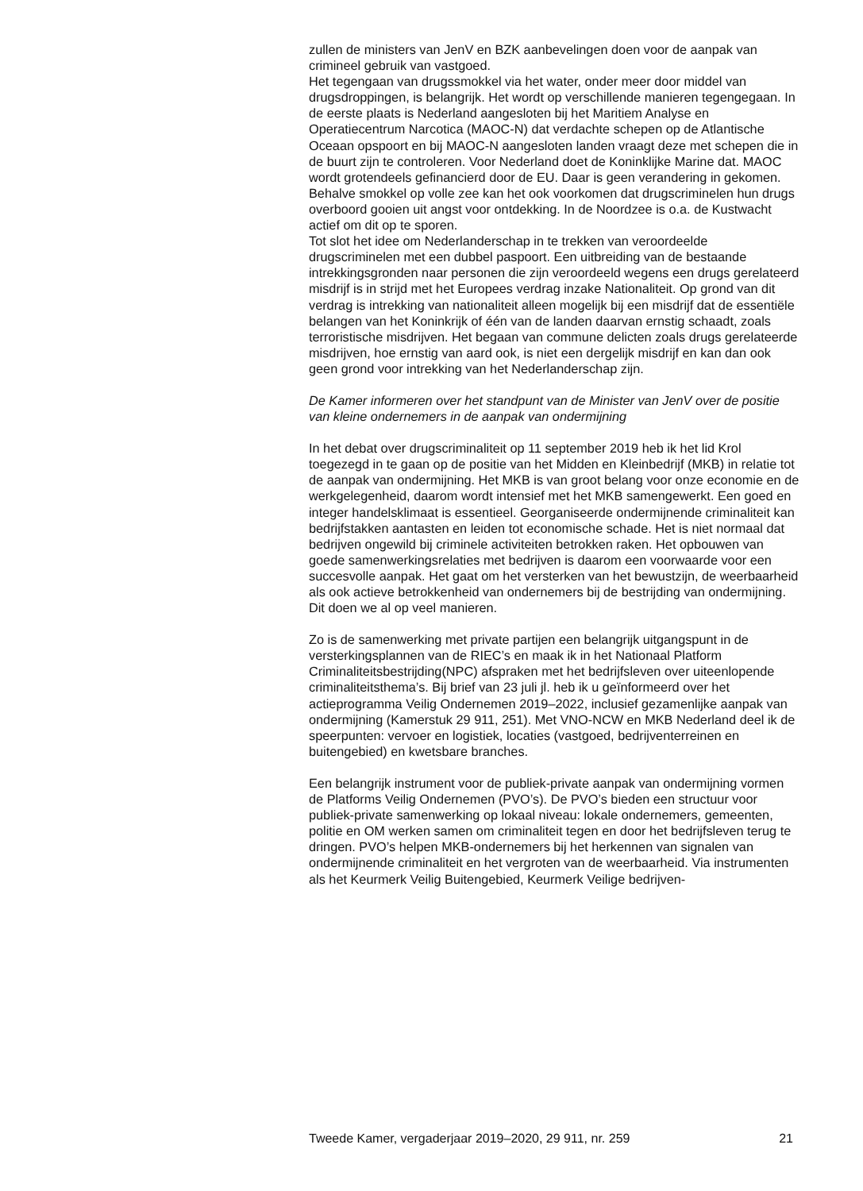zullen de ministers van JenV en BZK aanbevelingen doen voor de aanpak van crimineel gebruik van vastgoed.
Het tegengaan van drugssmokkel via het water, onder meer door middel van drugsdroppingen, is belangrijk. Het wordt op verschillende manieren tegengegaan. In de eerste plaats is Nederland aangesloten bij het Maritiem Analyse en Operatiecentrum Narcotica (MAOC-N) dat verdachte schepen op de Atlantische Oceaan opspoort en bij MAOC-N aangesloten landen vraagt deze met schepen die in de buurt zijn te controleren. Voor Nederland doet de Koninklijke Marine dat. MAOC wordt grotendeels gefinancierd door de EU. Daar is geen verandering in gekomen. Behalve smokkel op volle zee kan het ook voorkomen dat drugscriminelen hun drugs overboord gooien uit angst voor ontdekking. In de Noordzee is o.a. de Kustwacht actief om dit op te sporen.
Tot slot het idee om Nederlanderschap in te trekken van veroordeelde drugscriminelen met een dubbel paspoort. Een uitbreiding van de bestaande intrekkingsgronden naar personen die zijn veroordeeld wegens een drugs gerelateerd misdrijf is in strijd met het Europees verdrag inzake Nationaliteit. Op grond van dit verdrag is intrekking van nationaliteit alleen mogelijk bij een misdrijf dat de essentiële belangen van het Koninkrijk of één van de landen daarvan ernstig schaadt, zoals terroristische misdrijven. Het begaan van commune delicten zoals drugs gerelateerde misdrijven, hoe ernstig van aard ook, is niet een dergelijk misdrijf en kan dan ook geen grond voor intrekking van het Nederlanderschap zijn.
De Kamer informeren over het standpunt van de Minister van JenV over de positie van kleine ondernemers in de aanpak van ondermijning
In het debat over drugscriminaliteit op 11 september 2019 heb ik het lid Krol toegezegd in te gaan op de positie van het Midden en Kleinbedrijf (MKB) in relatie tot de aanpak van ondermijning. Het MKB is van groot belang voor onze economie en de werkgelegenheid, daarom wordt intensief met het MKB samengewerkt. Een goed en integer handelsklimaat is essentieel. Georganiseerde ondermijnende criminaliteit kan bedrijfstakken aantasten en leiden tot economische schade. Het is niet normaal dat bedrijven ongewild bij criminele activiteiten betrokken raken. Het opbouwen van goede samenwerkingsrelaties met bedrijven is daarom een voorwaarde voor een succesvolle aanpak. Het gaat om het versterken van het bewustzijn, de weerbaarheid als ook actieve betrokkenheid van ondernemers bij de bestrijding van ondermijning. Dit doen we al op veel manieren.
Zo is de samenwerking met private partijen een belangrijk uitgangspunt in de versterkingsplannen van de RIEC’s en maak ik in het Nationaal Platform Criminaliteitsbestrijding(NPC) afspraken met het bedrijfsleven over uiteenlopende criminaliteitsthema’s. Bij brief van 23 juli jl. heb ik u geïnformeerd over het actieprogramma Veilig Ondernemen 2019–2022, inclusief gezamenlijke aanpak van ondermijning (Kamerstuk 29 911, 251). Met VNO-NCW en MKB Nederland deel ik de speerpunten: vervoer en logistiek, locaties (vastgoed, bedrijventerreinen en buitengebied) en kwetsbare branches.
Een belangrijk instrument voor de publiek-private aanpak van ondermijning vormen de Platforms Veilig Ondernemen (PVO’s). De PVO’s bieden een structuur voor publiek-private samenwerking op lokaal niveau: lokale ondernemers, gemeenten, politie en OM werken samen om criminaliteit tegen en door het bedrijfsleven terug te dringen. PVO’s helpen MKB-ondernemers bij het herkennen van signalen van ondermijnende criminaliteit en het vergroten van de weerbaarheid. Via instrumenten als het Keurmerk Veilig Buitengebied, Keurmerk Veilige bedrijven-
Tweede Kamer, vergaderjaar 2019–2020, 29 911, nr. 259 21